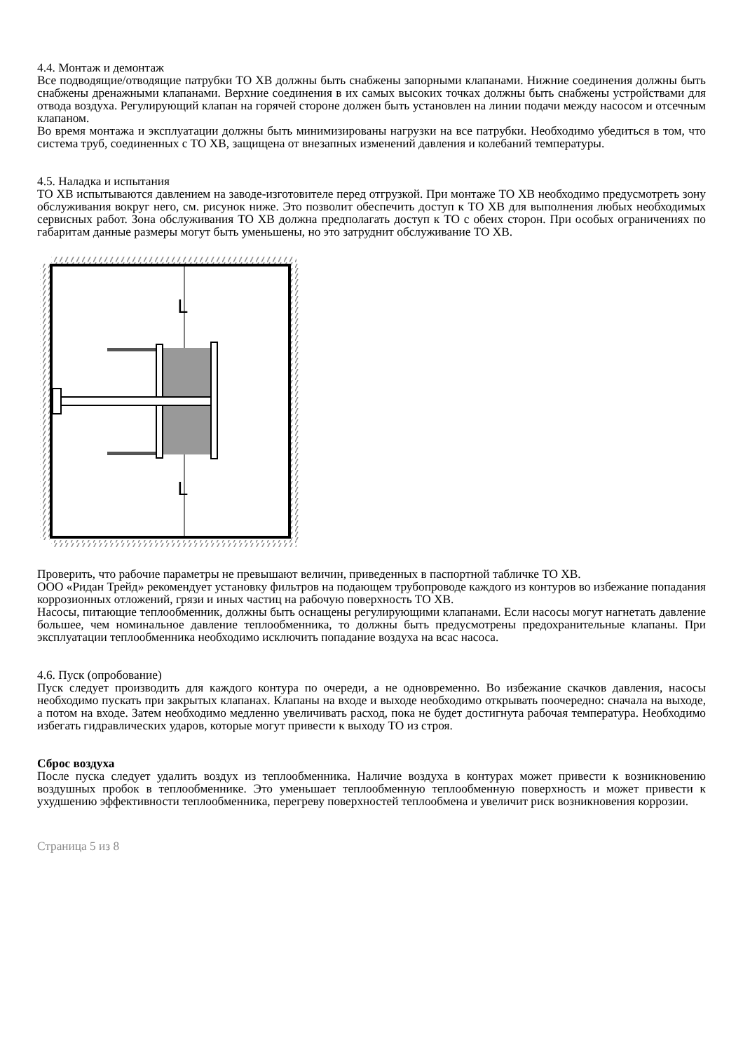4.4. Монтаж и демонтаж
Все подводящие/отводящие патрубки ТО ХВ должны быть снабжены запорными клапанами. Нижние соединения должны быть снабжены дренажными клапанами. Верхние соединения в их самых высоких точках должны быть снабжены устройствами для отвода воздуха. Регулирующий клапан на горячей стороне должен быть установлен на линии подачи между насосом и отсечным клапаном.
Во время монтажа и эксплуатации должны быть минимизированы нагрузки на все патрубки. Необходимо убедиться в том, что система труб, соединенных с ТО ХВ, защищена от внезапных изменений давления и колебаний температуры.
4.5. Наладка и испытания
ТО ХВ испытываются давлением на заводе-изготовителе перед отгрузкой. При монтаже ТО ХВ необходимо предусмотреть зону обслуживания вокруг него, см. рисунок ниже. Это позволит обеспечить доступ к ТО ХВ для выполнения любых необходимых сервисных работ. Зона обслуживания ТО ХВ должна предполагать доступ к ТО с обеих сторон. При особых ограничениях по габаритам данные размеры могут быть уменьшены, но это затруднит обслуживание ТО ХВ.
L
L
Проверить, что рабочие параметры не превышают величин, приведенных в паспортной табличке ТО ХВ.
ООО «Ридан Трейд» рекомендует установку фильтров на подающем трубопроводе каждого из контуров во избежание попадания коррозионных отложений, грязи и иных частиц на рабочую поверхность ТО ХВ.
Насосы, питающие теплообменник, должны быть оснащены регулирующими клапанами. Если насосы могут нагнетать давление большее, чем номинальное давление теплообменника, то должны быть предусмотрены предохранительные клапаны. При эксплуатации теплообменника необходимо исключить попадание воздуха на всас насоса.
4.6. Пуск (опробование)
Пуск следует производить для каждого контура по очереди, а не одновременно. Во избежание скачков давления, насосы необходимо пускать при закрытых клапанах. Клапаны на входе и выходе необходимо открывать поочередно: сначала на выходе, а потом на входе. Затем необходимо медленно увеличивать расход, пока не будет достигнута рабочая температура. Необходимо избегать гидравлических ударов, которые могут привести к выходу ТО из строя.
Сброс воздуха
После пуска следует удалить воздух из теплообменника. Наличие воздуха в контурах может привести к возникновению воздушных пробок в теплообменнике. Это уменьшает теплообменную теплообменную поверхность и может привести к ухудшению эффективности теплообменника, перегреву поверхностей теплообмена и увеличит риск возникновения коррозии.
Страница 5 из 8